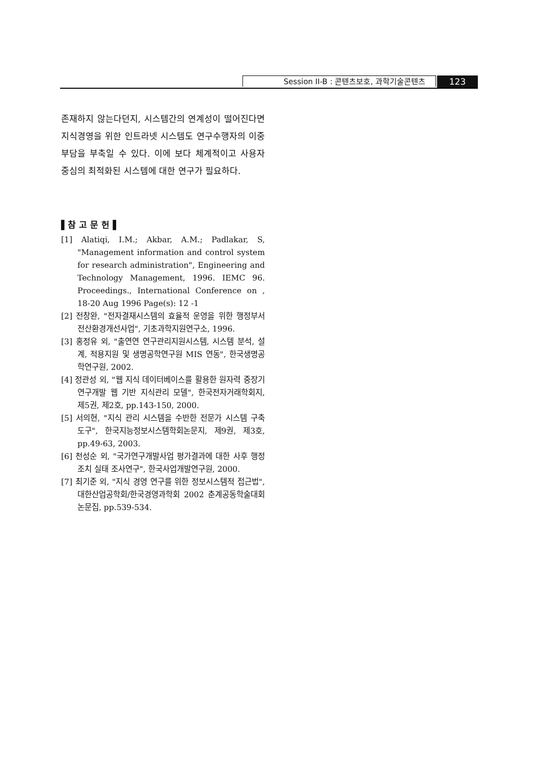Session II-B : 콘텐츠보호, 과학기술콘텐츠 123
존재하지 않는다던지, 시스템간의 연계성이 떨어진다면 지식경영을 위한 인트라넷 시스템도 연구수행자의 이중 부담을 부축일 수 있다. 이에 보다 체계적이고 사용자 중심의 최적화된 시스템에 대한 연구가 필요하다.
▌참 고 문 헌▐
[1] Alatiqi, I.M.; Akbar, A.M.; Padlakar, S, "Management information and control system for research administration", Engineering and Technology Management, 1996. IEMC 96. Proceedings., International Conference on , 18-20 Aug 1996 Page(s): 12 -1
[2] 전창완, "전자결재시스템의 효율적 운영을 위한 행정부서 전산환경개선사업", 기초과학지원연구소, 1996.
[3] 홍정유 외, "출연연 연구관리지원시스템, 시스템 분석, 설계, 적용지원 및 생명공학연구원 MIS 연동", 한국생명공학연구원, 2002.
[4] 정관성 외, "웹 지식 데이터베이스를 활용한 원자력 중장기 연구개발 웹 기반 지식관리 모델", 한국전자거래학회지, 제5권, 제2호, pp.143-150, 2000.
[5] 서의현, "지식 관리 시스템을 수반한 전문가 시스템 구축 도구", 한국지능정보시스템학회논문지, 제9권, 제3호, pp.49-63, 2003.
[6] 천성순 외, "국가연구개발사업 평가결과에 대한 사후 행정조치 실태 조사연구", 한국사업개발연구원, 2000.
[7] 최기준 외, "지식 경영 연구를 위한 정보시스템적 접근법", 대한산업공학회/한국경영과학회 2002 춘계공동학술대회논문집, pp.539-534.